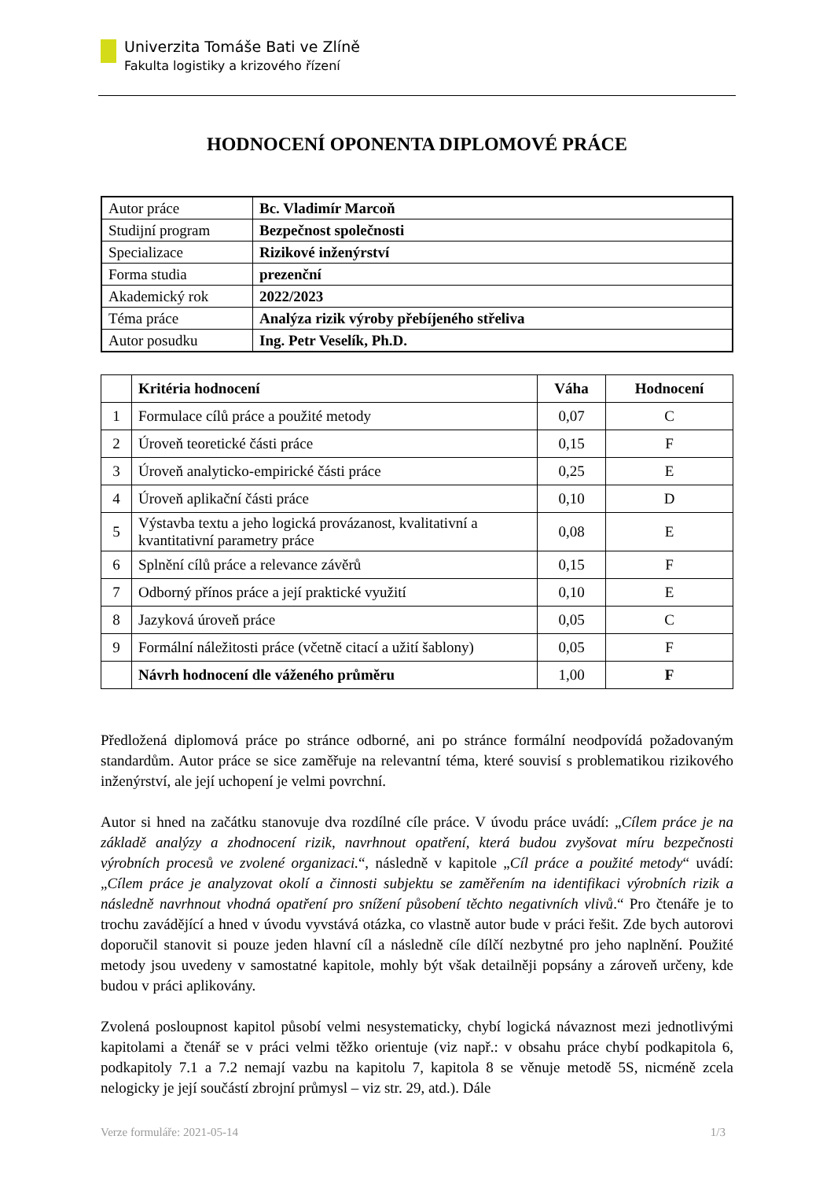Univerzita Tomáše Bati ve Zlíně
Fakulta logistiky a krizového řízení
HODNOCENÍ OPONENTA DIPLOMOVÉ PRÁCE
| Autor práce | Bc. Vladimír Marcoň |
| Studijní program | Bezpečnost společnosti |
| Specializace | Rizikové inženýrství |
| Forma studia | prezenční |
| Akademický rok | 2022/2023 |
| Téma práce | Analýza rizik výroby přebíjeného střeliva |
| Autor posudku | Ing. Petr Veselík, Ph.D. |
| | Kritéria hodnocení | Váha | Hodnocení |
| --- | --- | --- | --- |
| 1 | Formulace cílů práce a použité metody | 0,07 | C |
| 2 | Úroveň teoretické části práce | 0,15 | F |
| 3 | Úroveň analyticko-empirické části práce | 0,25 | E |
| 4 | Úroveň aplikační části práce | 0,10 | D |
| 5 | Výstavba textu a jeho logická provázanost, kvalitativní a kvantitativní parametry práce | 0,08 | E |
| 6 | Splnění cílů práce a relevance závěrů | 0,15 | F |
| 7 | Odborný přínos práce a její praktické využití | 0,10 | E |
| 8 | Jazyková úroveň práce | 0,05 | C |
| 9 | Formální náležitosti práce (včetně citací a užití šablony) | 0,05 | F |
| | Návrh hodnocení dle váženého průměru | 1,00 | F |
Předložená diplomová práce po stránce odborné, ani po stránce formální neodpovídá požadovaným standardům. Autor práce se sice zaměřuje na relevantní téma, které souvisí s problematikou rizikového inženýrství, ale její uchopení je velmi povrchní.
Autor si hned na začátku stanovuje dva rozdílné cíle práce. V úvodu práce uvádí: „Cílem práce je na základě analýzy a zhodnocení rizik, navrhnout opatření, která budou zvyšovat míru bezpečnosti výrobních procesů ve zvolené organizaci.“, následně v kapitole „Cíl práce a použité metody“ uvádí: „Cílem práce je analyzovat okolí a činnosti subjektu se zaměřením na identifikaci výrobních rizik a následně navrhnout vhodná opatření pro snížení působení těchto negativních vlivů.“ Pro čtenáře je to trochu zavádějící a hned v úvodu vyvstává otázka, co vlastně autor bude v práci řešit. Zde bych autorovi doporučil stanovit si pouze jeden hlavní cíl a následně cíle dílčí nezbytné pro jeho naplnění. Použité metody jsou uvedeny v samostatné kapitole, mohly být však detailněji popsány a zároveň určeny, kde budou v práci aplikovány.
Zvolená posloupnost kapitol působí velmi nesystematicky, chybí logická návaznost mezi jednotlivými kapitolami a čtenář se v práci velmi těžko orientuje (viz např.: v obsahu práce chybí podkapitola 6, podkapitoly 7.1 a 7.2 nemají vazbu na kapitolu 7, kapitola 8 se věnuje metodě 5S, nicméně zcela nelogicky je její součástí zbrojní průmysl – viz str. 29, atd.). Dále
Verze formuláře: 2021-05-14 1/3